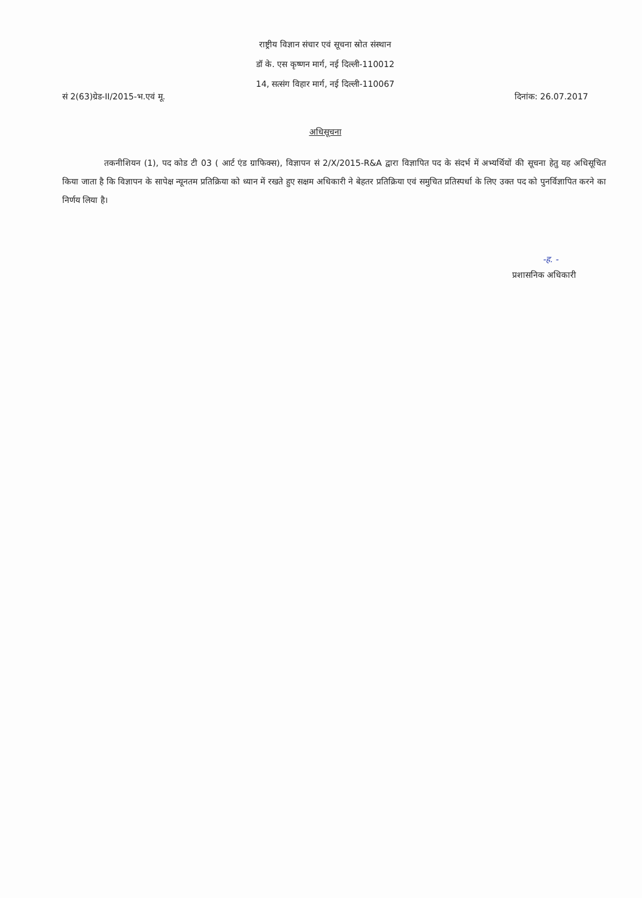राष्ट्रीय विज्ञान संचार एवं सूचना स्रोत संस्थान
डॉ के. एस कृष्णन मार्ग, नई दिल्ली-110012
14, सत्संग विहार मार्ग, नई दिल्ली-110067
सं 2(63)ग्रेड-II/2015-भ.एवं मू. दिनांक: 26.07.2017
अधिसूचना
तकनीशियन (1), पद कोड टी 03 ( आर्ट एंड ग्राफिक्स), विज्ञापन सं 2/X/2015-R&A द्वारा विज्ञापित पद के संदर्भ में अभ्यर्थियों की सूचना हेतु यह अधिसूचित किया जाता है कि विज्ञापन के सापेक्ष न्यूनतम प्रतिक्रिया को ध्यान में रखते हुए सक्षम अधिकारी ने बेहतर प्रतिक्रिया एवं समुचित प्रतिस्पर्धा के लिए उक्त पद को पुनर्विज्ञापित करने का निर्णय लिया है।
-ह. -
प्रशासनिक अधिकारी